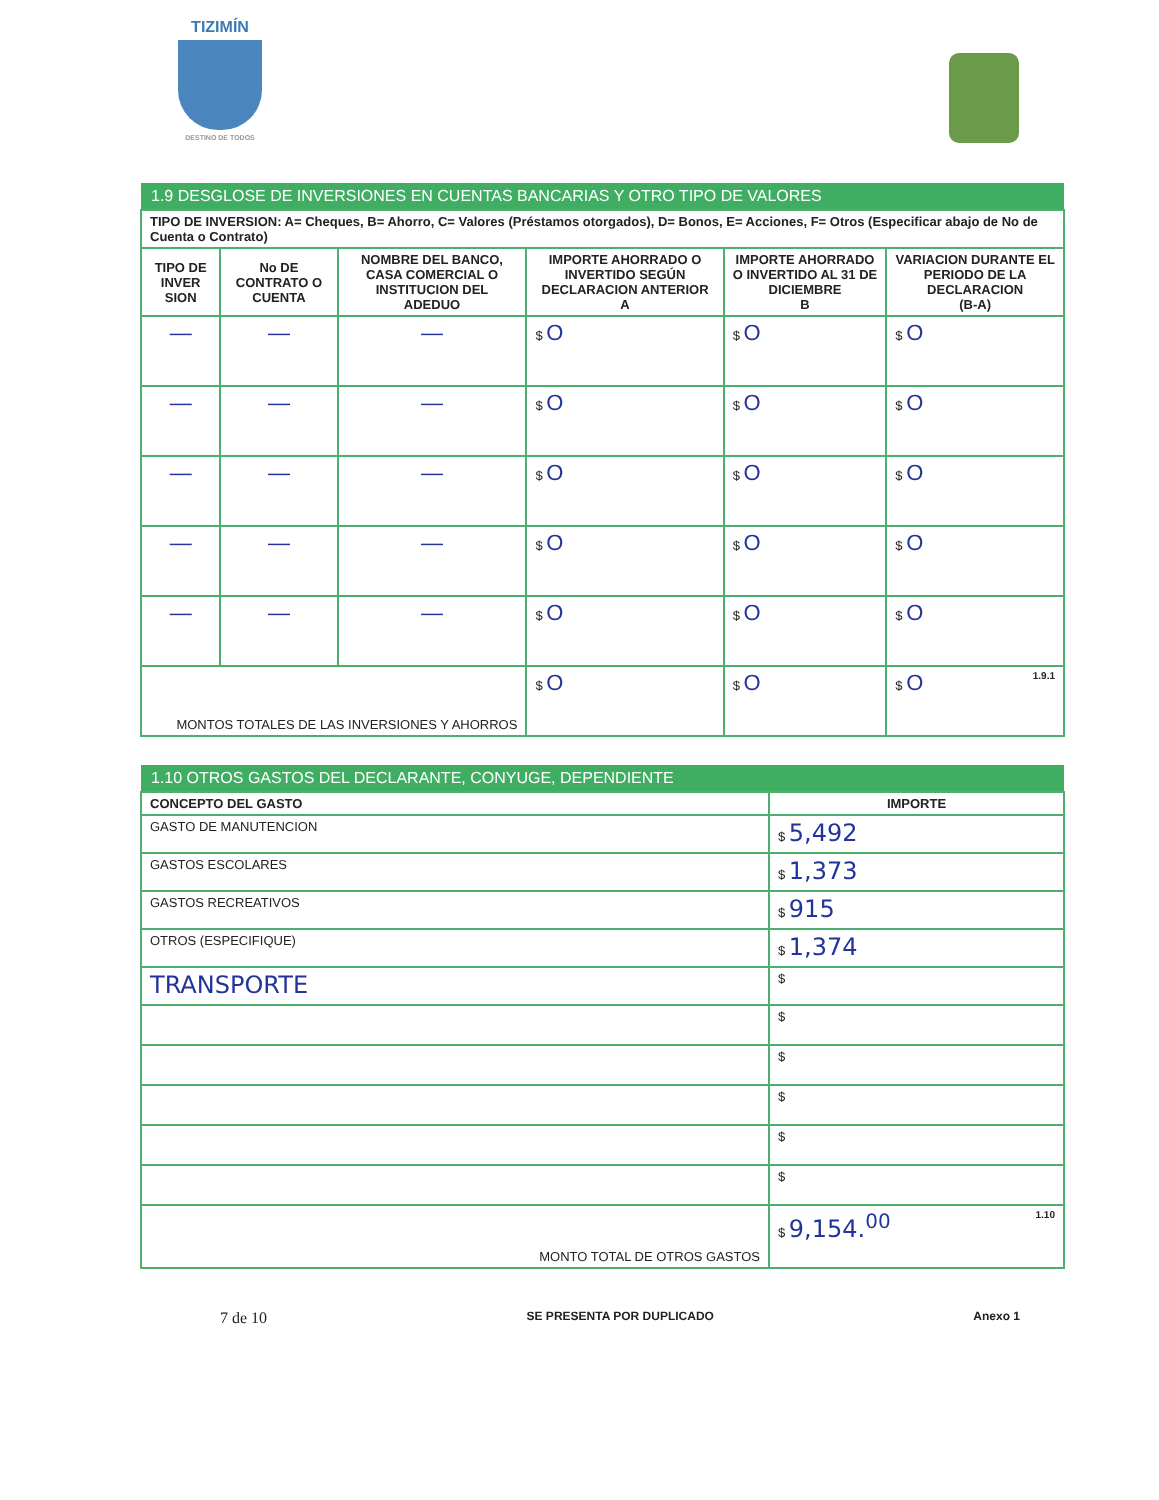TIZIMÍN
DESTINO DE TODOS
| 1.9 DESGLOSE DE INVERSIONES EN CUENTAS BANCARIAS Y OTRO TIPO DE VALORES | | | | | |
| TIPO DE INVERSION: A= Cheques, B= Ahorro, C= Valores (Préstamos otorgados), D= Bonos, E= Acciones, F= Otros (Especificar abajo de No de Cuenta o Contrato) | | | | | |
| TIPO DE INVER SION | No DE CONTRATO O CUENTA | NOMBRE DEL BANCO, CASA COMERCIAL O INSTITUCION DEL ADEDUO | IMPORTE AHORRADO O INVERTIDO SEGÚN DECLARACION ANTERIOR A | IMPORTE AHORRADO O INVERTIDO AL 31 DE DICIEMBRE B | VARIACION DURANTE EL PERIODO DE LA DECLARACION (B-A) |
| — | — | — | $ O | $ O | $ O |
| — | — | — | $ O | $ O | $ O |
| — | — | — | $ O | $ O | $ O |
| — | — | — | $ O | $ O | $ O |
| — | — | — | $ O | $ O | $ O |
| MONTOS TOTALES DE LAS INVERSIONES Y AHORROS | | | $ O | $ O | $ O 1.9.1 |
| 1.10 OTROS GASTOS DEL DECLARANTE, CONYUGE, DEPENDIENTE | |
| CONCEPTO DEL GASTO | IMPORTE |
| GASTO DE MANUTENCION | $ 5,492 |
| GASTOS ESCOLARES | $ 1,373 |
| GASTOS RECREATIVOS | $ 915 |
| OTROS (ESPECIFIQUE) | $ 1,374 |
| TRANSPORTE | $ |
| | $ |
| | $ |
| | $ |
| | $ |
| | $ |
| MONTO TOTAL DE OTROS GASTOS | $ 9,154.<sup>00</sup> 1.10 |
7 de 10 SE PRESENTA POR DUPLICADO Anexo 1